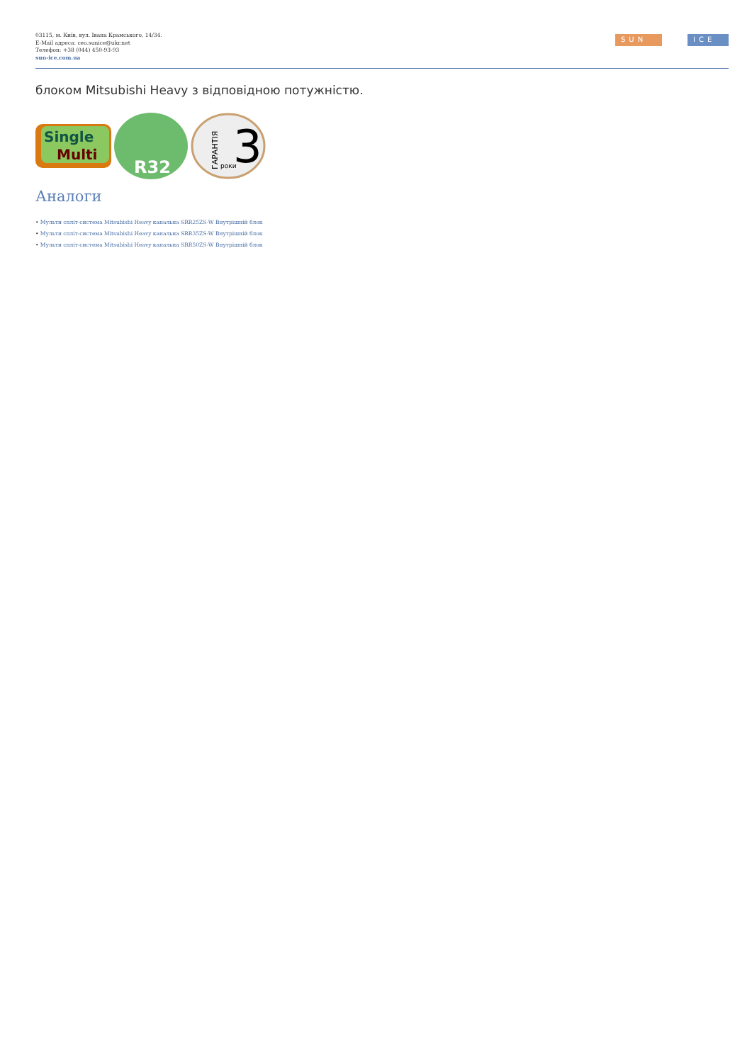03115, м. Київ, вул. Івана Крамського, 14/34.
E-Mail адреса: ceo.sunice@ukr.net
Телефон: +38 (044) 450-93-93
sun-ice.com.ua
SUN ICE
блоком Mitsubishi Heavy з відповідною потужністю.
Single
Multi
R32
3
роки
ГАРАНТІЯ
Аналоги
• Мульти спліт-система Mitsubishi Heavy канальна SRR25ZS-W Внутрішній блок
• Мульти спліт-система Mitsubishi Heavy канальна SRR35ZS-W Внутрішній блок
• Мульти спліт-система Mitsubishi Heavy канальна SRR50ZS-W Внутрішній блок